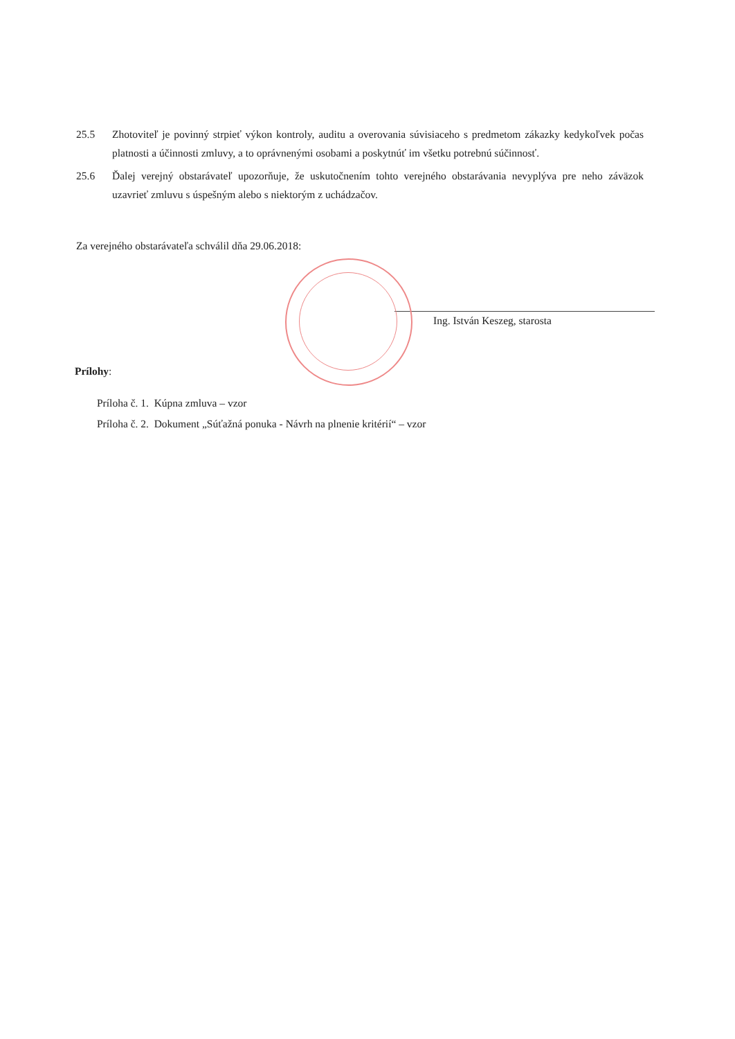25.5 Zhotoviteľ je povinný strpieť výkon kontroly, auditu a overovania súvisiaceho s predmetom zákazky kedykoľvek počas platnosti a účinnosti zmluvy, a to oprávnenými osobami a poskytnúť im všetku potrebnú súčinnosť.
25.6 Ďalej verejný obstarávateľ upozorňuje, že uskutočnením tohto verejného obstarávania nevyplýva pre neho záväzok uzavrieť zmluvu s úspešným alebo s niektorým z uchádzačov.
Za verejného obstarávateľa schválil dňa 29.06.2018:
Ing. István Keszeg, starosta
Prílohy:
Príloha č. 1. Kúpna zmluva – vzor
Príloha č. 2. Dokument „Súťažná ponuka - Návrh na plnenie kritérií“ – vzor